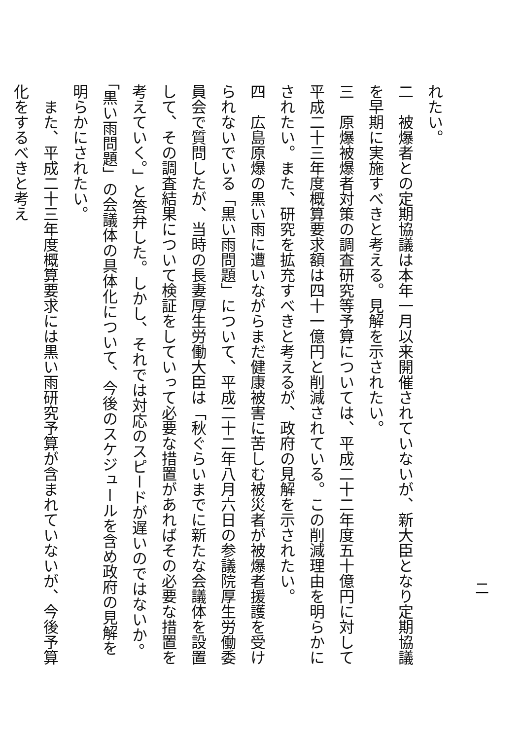れたい。
二　被爆者との定期協議は本年一月以来開催されていないが、新大臣となり定期協議を早期に実施すべきと考える。見解を示されたい。
三　原爆被爆者対策の調査研究等予算については、平成二十二年度五十億円に対して平成二十三年度概算要求額は四十一億円と削減されている。この削減理由を明らかにされたい。また、研究を拡充すべきと考えるが、政府の見解を示されたい。
四　広島原爆の黒い雨に遭いながらまだ健康被害に苦しむ被災者が被爆者援護を受けられないでいる「黒い雨問題」について、平成二十二年八月六日の参議院厚生労働委員会で質問したが、当時の長妻厚生労働大臣は「秋ぐらいまでに新たな会議体を設置して、その調査結果について検証をしていって必要な措置があればその必要な措置を考えていく。」と答弁した。しかし、それでは対応のスピードが遅いのではないか。「黒い雨問題」の会議体の具体化について、今後のスケジュールを含め政府の見解を明らかにされたい。
　また、平成二十三年度概算要求には黒い雨研究予算が含まれていないが、今後予算化をするべきと考え
二